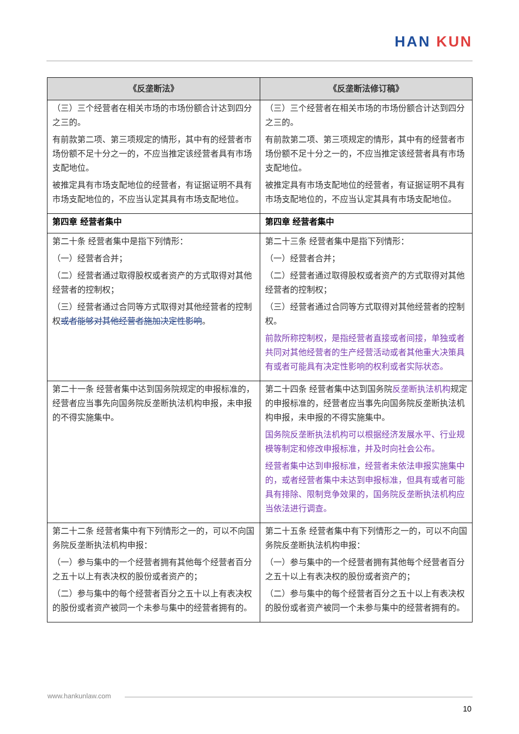HAN KUN
| 《反垄断法》 | 《反垄断法修订稿》 |
| --- | --- |
| （三）三个经营者在相关市场的市场份额合计达到四分之三的。 有前款第二项、第三项规定的情形，其中有的经营者市场份额不足十分之一的，不应当推定该经营者具有市场支配地位。 被推定具有市场支配地位的经营者，有证据证明不具有市场支配地位的，不应当认定其具有市场支配地位。 | （三）三个经营者在相关市场的市场份额合计达到四分之三的。 有前款第二项、第三项规定的情形，其中有的经营者市场份额不足十分之一的，不应当推定该经营者具有市场支配地位。 被推定具有市场支配地位的经营者，有证据证明不具有市场支配地位的，不应当认定其具有市场支配地位。 |
| 第四章 经营者集中 | 第四章 经营者集中 |
| 第二十条 经营者集中是指下列情形： （一）经营者合并； （二）经营者通过取得股权或者资产的方式取得对其他经营者的控制权； （三）经营者通过合同等方式取得对其他经营者的控制权 或者能够对其他经营者施加决定性影响 。 | 第二十三条 经营者集中是指下列情形： （一）经营者合并； （二）经营者通过取得股权或者资产的方式取得对其他经营者的控制权； （三）经营者通过合同等方式取得对其他经营者的控制权。 前款所称控制权，是指经营者直接或者间接，单独或者共同对其他经营者的生产经营活动或者其他重大决策具有或者可能具有决定性影响的权利或者实际状态。 |
| 第二十一条 经营者集中达到国务院规定的申报标准的，经营者应当事先向国务院反垄断执法机构申报，未申报的不得实施集中。 | 第二十四条 经营者集中达到国务院 反垄断执法机构 规定的申报标准的，经营者应当事先向国务院反垄断执法机构申报，未申报的不得实施集中。 国务院反垄断执法机构可以根据经济发展水平、行业规模等制定和修改申报标准，并及时向社会公布。 经营者集中达到申报标准，经营者未依法申报实施集中的，或者经营者集中未达到申报标准，但具有或者可能具有排除、限制竞争效果的，国务院反垄断执法机构应当依法进行调查。 |
| 第二十二条 经营者集中有下列情形之一的，可以不向国务院反垄断执法机构申报： （一）参与集中的一个经营者拥有其他每个经营者百分之五十以上有表决权的股份或者资产的； （二）参与集中的每个经营者百分之五十以上有表决权的股份或者资产被同一个未参与集中的经营者拥有的。 | 第二十五条 经营者集中有下列情形之一的，可以不向国务院反垄断执法机构申报： （一）参与集中的一个经营者拥有其他每个经营者百分之五十以上有表决权的股份或者资产的； （二）参与集中的每个经营者百分之五十以上有表决权的股份或者资产被同一个未参与集中的经营者拥有的。 |
www.hankunlaw.com
10